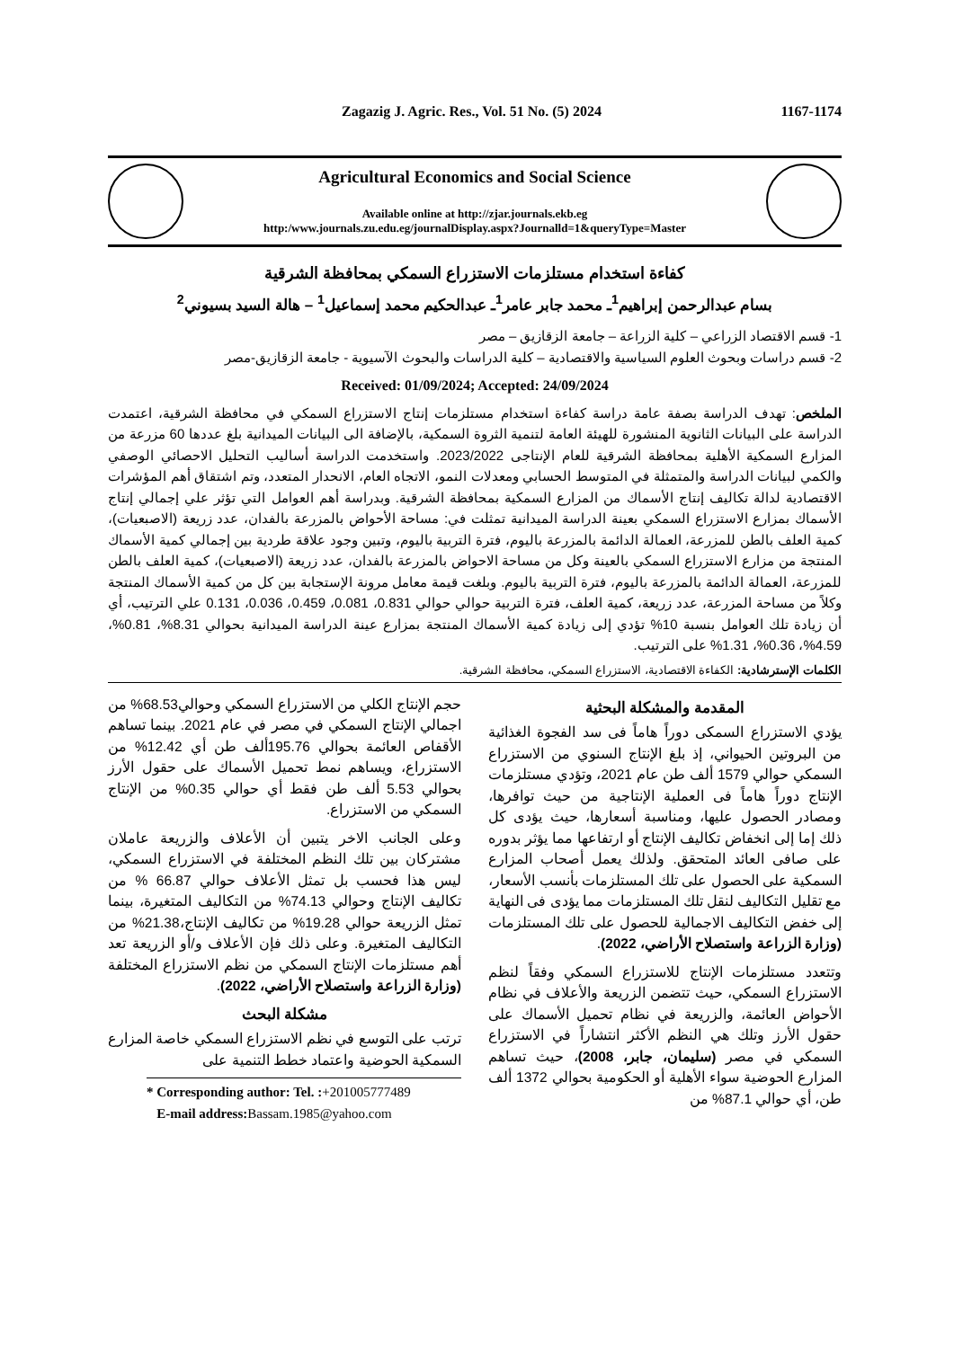Zagazig J. Agric. Res., Vol. 51 No. (5) 2024 1167-1174
Agricultural Economics and Social Science
Available online at http://zjar.journals.ekb.eg
http:/www.journals.zu.edu.eg/journalDisplay.aspx?Journalld=1&queryType=Master
كفاءة استخدام مستلزمات الاستزراع السمكي بمحافظة الشرقية
بسام عبدالرحمن إبراهيم<sup>1</sup>ـ محمد جابر عامر<sup>1</sup>ـ عبدالحكيم محمد إسماعيل<sup>1</sup> – هالة السيد بسيوني<sup>2</sup>
1- قسم الاقتصاد الزراعي – كلية الزراعة – جامعة الزقازيق – مصر
2- قسم دراسات وبحوث العلوم السياسية والاقتصادية – كلية الدراسات والبحوث الآسيوية - جامعة الزقازيق-مصر
Received: 01/09/2024; Accepted: 24/09/2024
الملخص: تهدف الدراسة بصفة عامة دراسة كفاءة استخدام مستلزمات إنتاج الاستزراع السمكي في محافظة الشرقية، اعتمدت الدراسة على البيانات الثانوية المنشورة للهيئة العامة لتنمية الثروة السمكية، بالإضافة الى البيانات الميدانية بلغ عددها 60 مزرعة من المزارع السمكية الأهلية بمحافظة الشرقية للعام الإنتاجى 2023/2022. واستخدمت الدراسة أساليب التحليل الاحصائي الوصفي والكمي لبيانات الدراسة والمتمثلة في المتوسط الحسابي ومعدلات النمو، الاتجاه العام، الانحدار المتعدد، وتم اشتقاق أهم المؤشرات الاقتصادية لدالة تكاليف إنتاج الأسماك من المزارع السمكية بمحافظة الشرقية. وبدراسة أهم العوامل التي تؤثر علي إجمالي إنتاج الأسماك بمزارع الاستزراع السمكي بعينة الدراسة الميدانية تمثلت في: مساحة الأحواض بالمزرعة بالفدان، عدد زريعة (الاصبعيات)، كمية العلف بالطن للمزرعة، العمالة الدائمة بالمزرعة باليوم، فترة التربية باليوم، وتبين وجود علاقة طردية بين إجمالي كمية الأسماك المنتجة من مزارع الاستزراع السمكي بالعينة وكل من مساحة الاحواض بالمزرعة بالفدان، عدد زريعة (الاصبعيات)، كمية العلف بالطن للمزرعة، العمالة الدائمة بالمزرعة باليوم، فترة التربية باليوم. وبلغت قيمة معامل مرونة الإستجابة بين كل من كمية الأسماك المنتجة وكلاً من مساحة المزرعة، عدد زريعة، كمية العلف، فترة التربية حوالي حوالي 0.831، 0.081، 0.459، 0.036، 0.131 علي الترتيب، أي أن زيادة تلك العوامل بنسبة 10% تؤدي إلى زيادة كمية الأسماك المنتجة بمزارع عينة الدراسة الميدانية بحوالي 8.31%، 0.81%، 4.59%، 0.36%، 1.31% على الترتيب.
الكلمات الإسترشادية: الكفاءة الاقتصادية، الاستزراع السمكي، محافظة الشرقية.
المقدمة والمشكلة البحثية
يؤدي الاستزراع السمكى دوراً هاماً فى سد الفجوة الغذائية من البروتين الحيواني، إذ بلغ الإنتاج السنوي من الاستزراع السمكي حوالي 1579 ألف طن عام 2021، وتؤدي مستلزمات الإنتاج دوراً هاماً فى العملية الإنتاجية من حيث توافرها، ومصادر الحصول عليها، ومناسبة أسعارها، حيث يؤدى كل ذلك إما إلى انخفاض تكاليف الإنتاج أو ارتفاعها مما يؤثر بدوره على صافى العائد المتحقق. ولذلك يعمل أصحاب المزارع السمكية على الحصول على تلك المستلزمات بأنسب الأسعار، مع تقليل التكاليف لنقل تلك المستلزمات مما يؤدى فى النهاية إلى خفض التكاليف الاجمالية للحصول على تلك المستلزمات (وزارة الزراعة واستصلاح الأراضي، 2022).
وتتعدد مستلزمات الإنتاج للاستزراع السمكي وفقاً لنظم الاستزراع السمكي، حيث تتضمن الزريعة والأعلاف في نظام الأحواض العائمة، والزريعة في نظام تحميل الأسماك على حقول الأرز وتلك هي النظم الأكثر انتشاراً في الاستزراع السمكي في مصر (سليمان، جابر، 2008)، حيث تساهم المزارع الحوضية سواء الأهلية أو الحكومية بحوالي 1372 ألف طن، أي حوالي 87.1% من
حجم الإنتاج الكلي من الاستزراع السمكي وحوالي68.53% من اجمالي الإنتاج السمكي في مصر في عام 2021. بينما تساهم الأقفاص العائمة بحوالي 195.76ألف طن أي 12.42% من الاستزراع، ويساهم نمط تحميل الأسماك على حقول الأرز بحوالي 5.53 ألف طن فقط أي حوالي 0.35% من الإنتاج السمكي من الاستزراع.
وعلى الجانب الاخر يتبين أن الأعلاف والزريعة عاملان مشتركان بين تلك النظم المختلفة في الاستزراع السمكي، ليس هذا فحسب بل تمثل الأعلاف حوالي 66.87 % من تكاليف الإنتاج وحوالي 74.13% من التكاليف المتغيرة، بينما تمثل الزريعة حوالي 19.28% من تكاليف الإنتاج،21.38% من التكاليف المتغيرة. وعلى ذلك فإن الأعلاف و/أو الزريعة تعد أهم مستلزمات الإنتاج السمكي من نظم الاستزراع المختلفة (وزارة الزراعة واستصلاح الأراضي، 2022).
مشكلة البحث
ترتب على التوسع في نظم الاستزراع السمكي خاصة المزارع السمكية الحوضية واعتماد خطط التنمية على
* Corresponding author: Tel. :+201005777489
E-mail address: Bassam.1985@yahoo.com